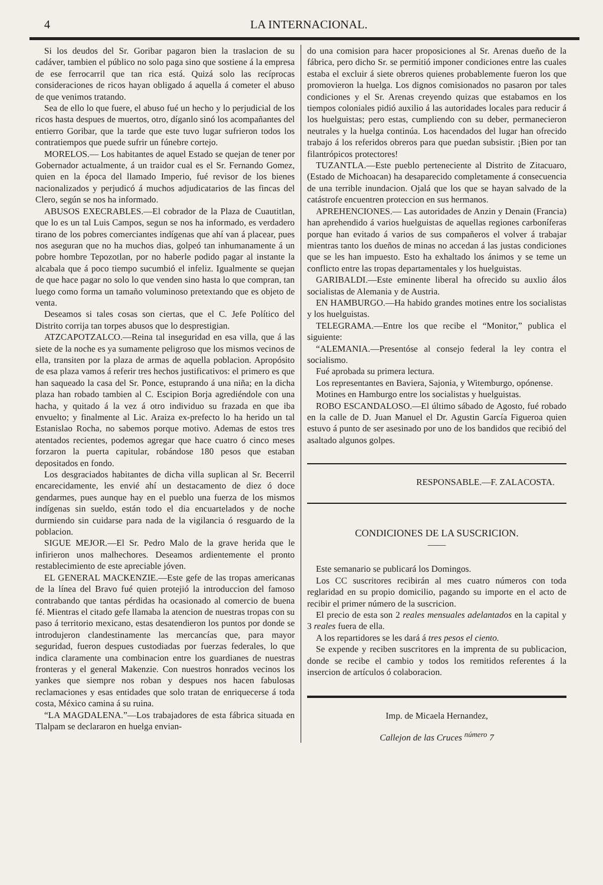4 LA INTERNACIONAL.
Si los deudos del Sr. Goribar pagaron bien la traslacion de su cadáver, tambien el público no solo paga sino que sostiene á la empresa de ese ferrocarril que tan rica está. Quizá solo las recíprocas consideraciones de ricos hayan obligado á aquella á cometer el abuso de que venimos tratando.
Sea de ello lo que fuere, el abuso fué un hecho y lo perjudicial de los ricos hasta despues de muertos, otro, díganlo sinó los acompañantes del entierro Goribar, que la tarde que este tuvo lugar sufrieron todos los contratiempos que puede sufrir un fúnebre cortejo.
MORELOS.— Los habitantes de aquel Estado se quejan de tener por Gobernador actualmente, á un traidor cual es el Sr. Fernando Gomez, quien en la época del llamado Imperio, fué revisor de los bienes nacionalizados y perjudicó á muchos adjudicatarios de las fincas del Clero, según se nos ha informado.
ABUSOS EXECRABLES.—El cobrador de la Plaza de Cuautitlan, que lo es un tal Luis Campos, segun se nos ha informado, es verdadero tirano de los pobres comerciantes indígenas que ahí van á placear, pues nos aseguran que no ha muchos dias, golpeó tan inhumanamente á un pobre hombre Tepozotlan, por no haberle podido pagar al instante la alcabala que á poco tiempo sucumbió el infeliz. Igualmente se quejan de que hace pagar no solo lo que venden sino hasta lo que compran, tan luego como forma un tamaño voluminoso pretextando que es objeto de venta.
Deseamos si tales cosas son ciertas, que el C. Jefe Político del Distrito corrija tan torpes abusos que lo desprestigian.
ATZCAPOTZALCO.—Reina tal inseguridad en esa villa, que á las siete de la noche es ya sumamente peligroso que los mismos vecinos de ella, transiten por la plaza de armas de aquella poblacion. Apropósito de esa plaza vamos á referir tres hechos justificativos: el primero es que han saqueado la casa del Sr. Ponce, estuprando á una niña; en la dicha plaza han robado tambien al C. Escipion Borja agrediéndole con una hacha, y quitado á la vez á otro individuo su frazada en que iba envuelto; y finalmente al Lic. Araiza ex-prefecto lo ha herido un tal Estanislao Rocha, no sabemos porque motivo. Ademas de estos tres atentados recientes, podemos agregar que hace cuatro ó cinco meses forzaron la puerta capitular, robándose 180 pesos que estaban depositados en fondo.
Los desgraciados habitantes de dicha villa suplican al Sr. Becerril encarecidamente, les envié ahí un destacamento de diez ó doce gendarmes, pues aunque hay en el pueblo una fuerza de los mismos indígenas sin sueldo, están todo el dia encuartelados y de noche durmiendo sin cuidarse para nada de la vigilancia ó resguardo de la poblacion.
SIGUE MEJOR.—El Sr. Pedro Malo de la grave herida que le infirieron unos malhechores. Deseamos ardientemente el pronto restablecimiento de este apreciable jóven.
EL GENERAL MACKENZIE.—Este gefe de las tropas americanas de la línea del Bravo fué quien protejió la introduccion del famoso contrabando que tantas pérdidas ha ocasionado al comercio de buena fé. Mientras el citado gefe llamaba la atencion de nuestras tropas con su paso á territorio mexicano, estas desatendieron los puntos por donde se introdujeron clandestinamente las mercancías que, para mayor seguridad, fueron despues custodiadas por fuerzas federales, lo que indica claramente una combinacion entre los guardianes de nuestras fronteras y el general Makenzie. Con nuestros honrados vecinos los yankes que siempre nos roban y despues nos hacen fabulosas reclamaciones y esas entidades que solo tratan de enriquecerse á toda costa, México camina á su ruina.
“LA MAGDALENA.”—Los trabajadores de esta fábrica situada en Tlalpam se declararon en huelga envian-
do una comision para hacer proposiciones al Sr. Arenas dueño de la fábrica, pero dicho Sr. se permitió imponer condiciones entre las cuales estaba el excluir á siete obreros quienes probablemente fueron los que promovieron la huelga. Los dignos comisionados no pasaron por tales condiciones y el Sr. Arenas creyendo quizas que estabamos en los tiempos coloniales pidió auxilio á las autoridades locales para reducir á los huelguistas; pero estas, cumpliendo con su deber, permanecieron neutrales y la huelga continúa. Los hacendados del lugar han ofrecido trabajo á los referidos obreros para que puedan subsistir. ¡Bien por tan filantrópicos protectores!
TUZANTLA.—Este pueblo perteneciente al Distrito de Zitacuaro, (Estado de Michoacan) ha desaparecido completamente á consecuencia de una terrible inundacion. Ojalá que los que se hayan salvado de la catástrofe encuentren proteccion en sus hermanos.
APREHENCIONES.— Las autoridades de Anzin y Denain (Francia) han aprehendido á varios huelguistas de aquellas regiones carboníferas porque han evitado á varios de sus compañeros el volver á trabajar mientras tanto los dueños de minas no accedan á las justas condiciones que se les han impuesto. Esto ha exhaltado los ánimos y se teme un conflicto entre las tropas departamentales y los huelguistas.
GARIBALDI.—Este eminente liberal ha ofrecido su auxlio álos socialistas de Alemania y de Austria.
EN HAMBURGO.—Ha habido grandes motines entre los socialistas y los huelguistas.
TELEGRAMA.—Entre los que recibe el “Monitor,” publica el siguiente:
“ALEMANIA.—Presentóse al consejo federal la ley contra el socialismo.
Fué aprobada su primera lectura.
Los representantes en Baviera, Sajonia, y Witemburgo, opónense.
Motines en Hamburgo entre los socialistas y huelguistas.
ROBO ESCANDALOSO.—El último sábado de Agosto, fué robado en la calle de D. Juan Manuel el Dr. Agustin García Figueroa quien estuvo á punto de ser asesinado por uno de los bandidos que recibió del asaltado algunos golpes.
RESPONSABLE.—F. ZALACOSTA.
CONDICIONES DE LA SUSCRICION.
——
Este semanario se publicará los Domingos.
Los CC suscritores recibirán al mes cuatro números con toda reglaridad en su propio domicilio, pagando su importe en el acto de recibir el primer número de la suscricion.
El precio de esta son 2 reales mensuales adelantados en la capital y 3 reales fuera de ella.
A los repartidores se les dará á tres pesos el ciento.
Se expende y reciben suscritores en la imprenta de su publicacion, donde se recibe el cambio y todos los remitidos referentes á la insercion de artículos ó colaboracion.
Imp. de Micaela Hernandez,
Callejon de las Cruces <sup>número</sup> 7